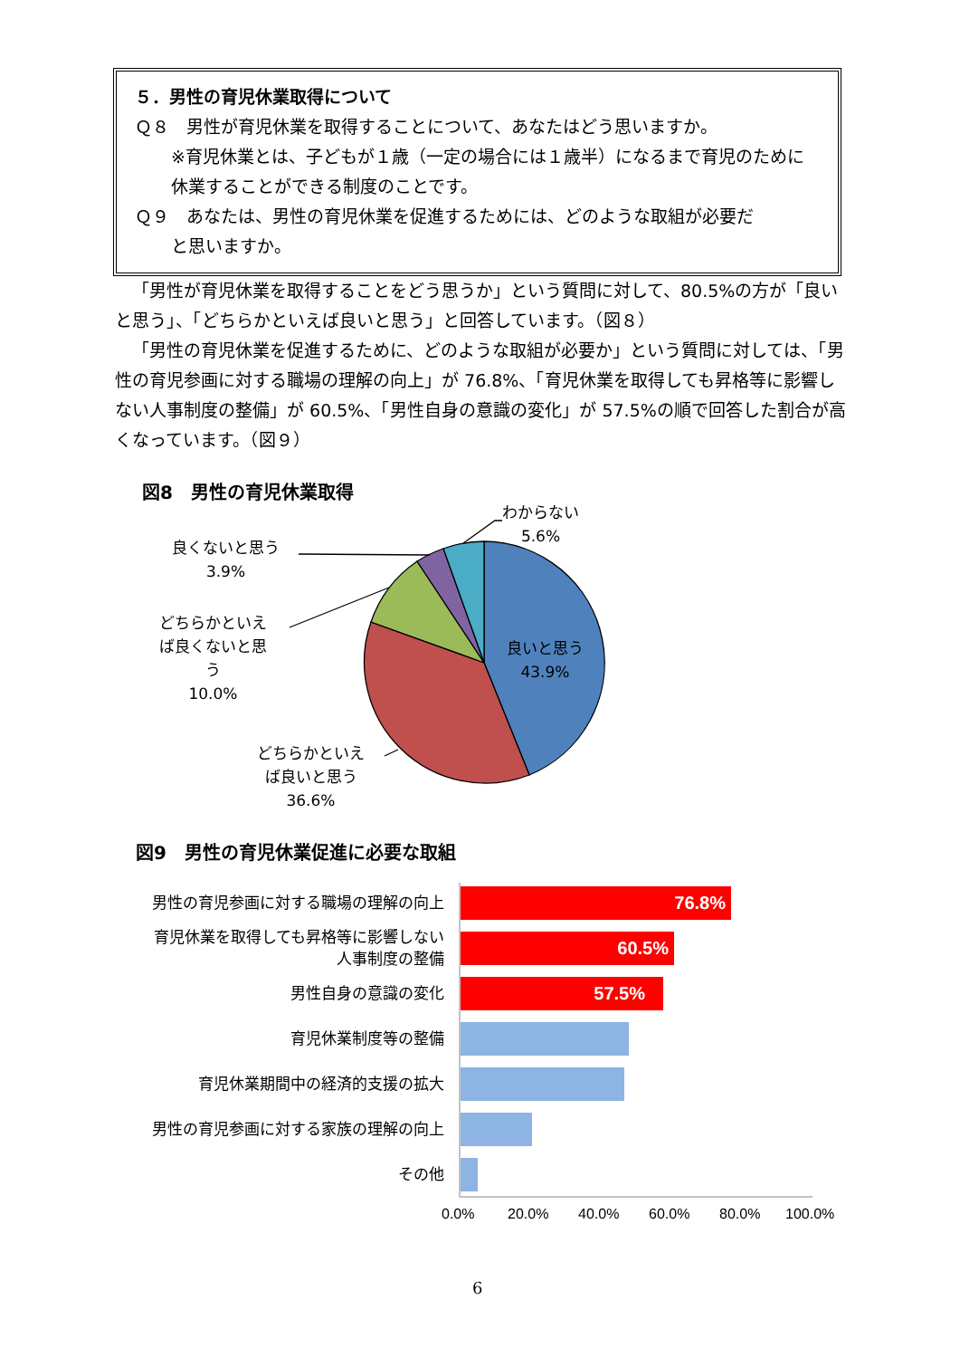５．男性の育児休業取得について
Ｑ８　男性が育児休業を取得することについて、あなたはどう思いますか。
※育児休業とは、子どもが１歳（一定の場合には１歳半）になるまで育児のために休業することができる制度のことです。
Ｑ９　あなたは、男性の育児休業を促進するためには、どのような取組が必要だ
と思いますか。
「男性が育児休業を取得することをどう思うか」という質問に対して、80.5%の方が「良いと思う」、「どちらかといえば良いと思う」と回答しています。（図８）
「男性の育児休業を促進するために、どのような取組が必要か」という質問に対しては、「男性の育児参画に対する職場の理解の向上」が 76.8%、「育児休業を取得しても昇格等に影響しない人事制度の整備」が 60.5%、「男性自身の意識の変化」が 57.5%の順で回答した割合が高くなっています。（図９）
図8　男性の育児休業取得
わからない
5.6%
良くないと思う
3.9%
どちらかといえ
ば良くないと思
う
10.0%
良いと思う
43.9%
どちらかといえ
ば良いと思う
36.6%
図9　男性の育児休業促進に必要な取組
男性の育児参画に対する職場の理解の向上
育児休業を取得しても昇格等に影響しない
人事制度の整備
男性自身の意識の変化
育児休業制度等の整備
育児休業期間中の経済的支援の拡大
男性の育児参画に対する家族の理解の向上
その他
76.8%
60.5%
57.5%
0.0% 20.0% 40.0% 60.0% 80.0% 100.0%
6